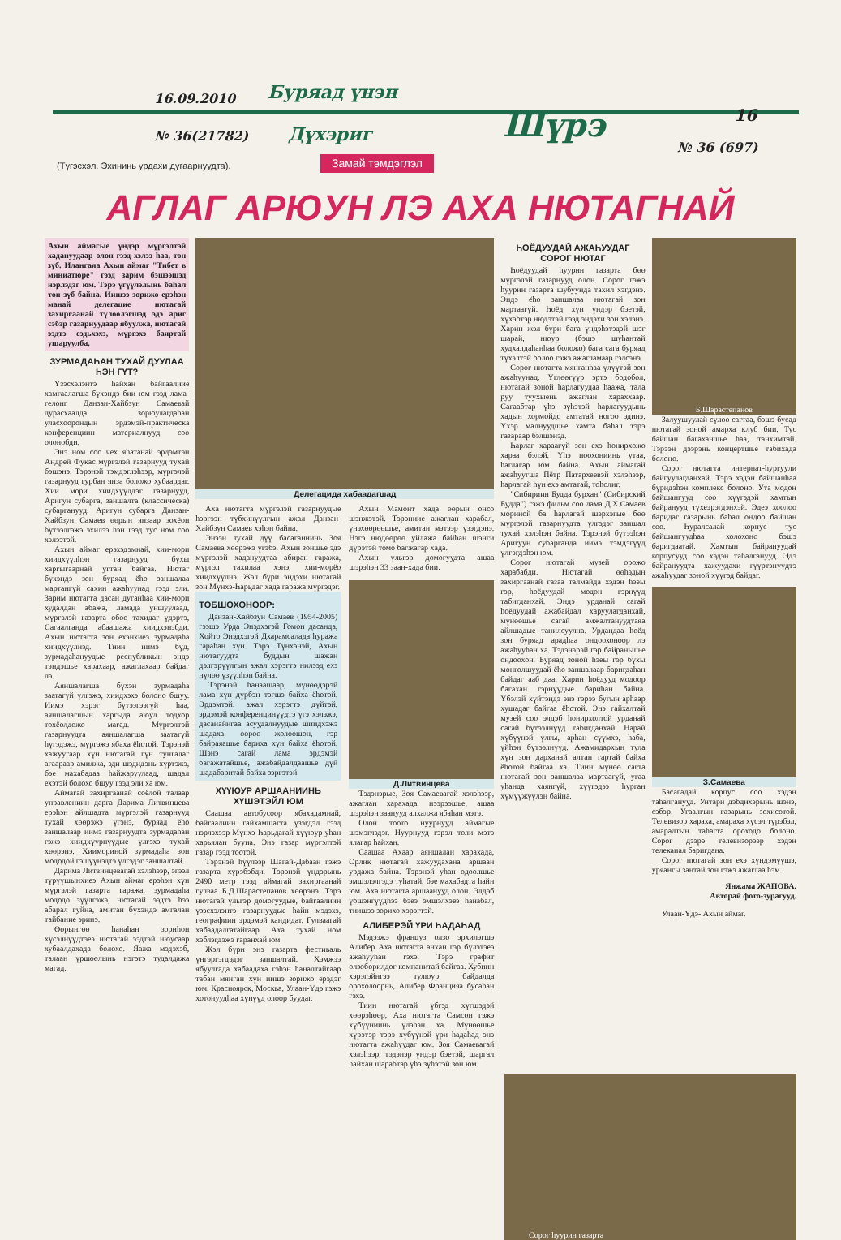16.09.2010 Буряад үнэн
№ 36(21782) Дүхэриг Шүрэ 16
№ 36 (697)
(Түгэсхэл. Эхининь урдахи дугаарнуудта).
Замай тэмдэглэл
АГЛАГ АРЮУН ЛЭ АХА НЮТАГНАЙ
Ахын аймагые үндэр мүргэлтэй хадануудаар олон гээд хэлээ һаа, тон зүб. Илангаяа Ахын аймаг "Тибет в миниатюре" гээд зарим бэшээшэд нэрлэдэг юм. Тэрэ үгүүлэлынь баһал тон зүб байна. Иишээ зорижо ерэһэн манай делегацие нютагай захиргаанай түлөөлэгшэд эдэ ариг сэбэр газарнуудаар ябуулжа, нютагай ээдтэ сэдьхэхэ, мүргэхэ баяртай ушаруулба.
ЗУРМАДАҺАН ТУХАЙ ДУУЛАА ҺЭН ГҮТ?
Үзэсхэлэнтэ һайхан байгаалиие хамгаалагша бүхэндэ бии юм гээд лама-гелонг Данзан-Хайбзун Самаевай дурасхаалда зорюулагдаһан уласхоорондын эрдэмэй-практическа конференциин материалнууд соо олонобди.
Энэ ном соо чех яһатанай эрдэмтэн Андрей Фукас мүргэлэй газарнууд тухай бэшэнэ. Тэрэнэй тэмдэглэһээр, мүргэлэй газарнууд гурбан янза боложо хубаардаг. Хии мори хиидхүүлдэг газарнууд, Аригун субарга, заншалта (классическа) субарганууд. Аригун субарга Данзан-Хайбзун Самаев өөрын янзаар зохёон бүтээлгэжэ эхилээ һэн гээд тус ном соо хэлээтэй.
Ахын аймаг ерэхэдэмнай, хии-мори хиидхүүлһэн газарнууд бүхы харгыгаарнай угтан байгаа. Нютаг бүхэндэ зон буряад ёһо заншалаа мартангүй сахин ажаһуунад гээд эли. Зарим нютагта дасан дуганһаа хии-мори худалдан абажа, ламада уншуулаад, мүргэлэй газарта обоо тахидаг үдэртэ, Сагаалганда абаашажа хиидхэнэбди. Ахын нютагта зон ехэнхиеэ зурмадаһа хиидхүүлнэд. Тиин иимэ бүд, зурмадаһануудые республикын эндэ тэндэшье харахаар, ажаглахаар байдаг лэ.
Аяншалагша бүхэн зурмадаһа заатагүй үлгэжэ, хиидхэхэ болоно бшуу. Иимэ хэрэг бүтээгээгүй һаа, аяншалагшын харгыда аюул тодхор тохёолдожо магад. Мүргэлтэй газарнуудта аяншалагша заатагүй һүгэдэжэ, мүргэжэ ябаха ёһотой. Тэрэнэй хажуугаар хүн нютагай гүн тунгалаг агаараар амилжа, эди шэдидэнь хүртэжэ, бэе махабадаа һайжаруулаад, шадал ехэтэй болохо бшуу гээд эли ха юм.
Аймагай захиргаанай соёлой талаар управлениин дарга Дарима Литвинцева ерэһэн айлшадта мүргэлэй газарнууд тухай хөөрэжэ үгэнэ, буряад ёһо заншалаар иимэ газарнуудта зурмадаһан гэжэ хиидхүүрнүүдые үлгэхэ тухай хөөрэнэ. Хиимориной зурмадаһа зон мододой гэшүүнэдтэ үлгэдэг заншалтай.
Дарима Литвинцевагай хэлэһээр, эгээл түрүүшынхиеэ Ахын аймаг ерэһэн хүн мүргэлэй газарта гаража, зурмадаһа мододо зүүлгэжэ, нютагай ээдтэ һээ абарал гуйна, амитан бүхэндэ амгалан тайбание эринэ.
Өөрынгөө һанаһан зориһон хүсэлнүүдтэеэ нютагай ээдтэй нюусаар хубаалдахада болохо. Яажа мэдэхэб, талаан үршөөлынь нэгэтэ тудалдажа магад.
Делегацида хабаадагшад
Аха нютагта мүргэлэй газарнуудые һэргээн түбхинүүлгын ажал Данзан-Хайбзун Самаев хэһэн байна.
Энээн тухай дүү басаганиинь Зоя Самаева хөөрэжэ үгэбэ. Ахын зоншье эдэ мүргэлэй хадануудтаа абиран гаража, мүргэл тахилаа хэнэ, хии-морёо хиидхүүлнэ. Жэл бүри эндэхи нютагай зон Мүнхэ-Һарьдаг хада гаража мүргэдэг.
ТОБШОХОНООР:
Данзан-Хайбзун Самаев (1954-2005) гээшэ Урда Энэдхэгэй Гомон дасанда, Хойто Энэдхэгэй Дхарамсалада һуража гараһан хүн. Тэрэ Түнхэнэй, Ахын нютагуудта буддын шажан дэлгэрүүлгын ажал хэрэгтэ нилээд ехэ нүлөө үзүүлһэн байна.
Тэрэнэй һанаашаар, мүнөөдэрэй лама хүн дүрбэн тэгшэ байха ёһотой. Эрдэмтэй, ажал хэрэгтэ дүйтэй, эрдэмэй конференцинүүдтэ үгэ хэлэжэ, дасанайнгаа асуудалнуудые шиидхэжэ шадаха, өөрөө жолоошон, гэр байраяашье бариха хүн байха ёһотой. Шэнэ сагай лама эрдэмэй багажатайшье, ажабайдалдаашье дүй шадабаритай байха зэргэтэй.
ХҮҮЮУР АРШААНИИНЬ ХҮШЭТЭЙЛ ЮМ
Саашаа автобусоор ябахадамнай, байгаалиин гайхамшагта үзэгдэл гээд нэрлэхээр Мүнхэ-Һарьдагай хүүюур уһан харьялан бууна. Энэ газар мүргэлтэй газар гээд тоотой.
Тэрэнэй һүүлээр Шагай-Дабаан гэжэ газарта хүрэбэбди. Тэрэнэй үндэрынь 2490 метр гээд аймагай захиргаанай гулваа Б.Д.Шарастепанов хөөрэнэ. Тэрэ нютагай үльгэр домогуудые, байгаалиин үзэсхэлэнтэ газарнуудые һайн мэдэхэ, географиин эрдэмэй кандидат. Гулваагай хабаадалгатайгаар Аха тухай ном хэблэгдэжэ гаранхай юм.
Жэл бүри энэ газарта фестиваль үнгэргэгдэдэг заншалтай. Хэмжээ ябуулгада хабаадаха гэһэн һаналтайгаар табан мянган хүн иишэ зорижо ерэдэг юм. Красноярск, Москва, Улаан-Үдэ гэжэ хотонуудһаа хүнүүд олоор буудаг.
Ахын Мамонт хада өөрын онсо шэнжэтэй. Тэрэниие ажаглан харабал, үнэхөөрөөшье, амитан мэтээр үзэгдэнэ. Нэгэ нюдөөрөө уйлажа байһан шэнги дүрэтэй томо багжагар хада.
Ахын үльгэр домогуудта ашаа шэрэһэн 33 заан-хада бии.
Д.Литвинцева
Тэдэнэрые, Зоя Самаевагай хэлэһээр, ажаглан харахада, нээрээшье, ашаа шэрэһэн заанууд алхалжа ябаһан мэтэ.
Олон тоото нуурнууд аймагые шэмэглэдэг. Нуурнууд гэрэл толи мэтэ ялагар һайхан.
Саашаа Ахаар аяншалан харахада, Орлик нютагай хажуудахана аршаан урдажа байна. Тэрэнэй уһан одоолшье эмшэлэлгэдэ туһатай, бэе махабадта һайн юм. Аха нютагта аршаанууд олон. Элдэб үбшэнгүүдһээ бэеэ эмшэлхэеэ һанабал, тиишээ зорихо хэрэгтэй.
АЛИБЕРЭЙ ҮРИ ҺАДАҺАД
Мэдээжэ француз олзо эрхилэгшэ Алибер Аха нютагта анхан гэр бүлэтэеэ ажаһууһан гэхэ. Тэрэ графит олзоборилдог компанитай байгаа. Хубиин хэрэгэйнгээ тулюур байдалда орохолоорнь, Алибер Францияа бусаһан гэхэ.
Тиин нютагай үбгэд хүгшэдэй хөөрэһөөр, Аха нютагта Самсон гэжэ хүбүүниинь үлэһэн ха. Мүнөөшье хүрэтэр тэрэ хүбүүнэй үри һадаһад энэ нютагта ажаһуудаг юм. Зоя Самаевагай хэлэһээр, тэдэнэр үндэр бэетэй, шаргал һайхан шарабтар үһэ зүһэтэй зон юм.
ҺОЁДУУДАЙ АЖАҺУУДАГ СОРОГ НЮТАГ
Һоёдуудай һуурин газарта бөө мүргэлэй газарнууд олон. Сорог гэжэ һуурин газарта шубуунда тахил хэгдэнэ. Эндэ ёһо заншалаа нютагай зон мартаагүй. Һоёд хүн үндэр бэетэй, хүхэбтэр нюдэтэй гээд эндэхи зон хэлэнэ. Харин жэл бүри бага үндэһэтэдэй шэг шарай, нюур (бэшэ шуһантай худхалдаһанһаа боложо) бага сага буряад түхэлтэй болоо гэжэ ажагламаар гэлсэнэ.
Сорог нютагта мянганһаа үлүүтэй зон ажаһуунад. Үглөөгүүр эртэ бодобол, нютагай зоной һарлагуудаа һаажа, тала руу туухыень ажаглан хараххаар. Сагаабтар үһэ зүһэтэй һарлагуудынь хадын хормойдо амтатай ногоо эдинэ. Үхэр малнуудшье хамта баһал тэрэ газараар бэлшэнэд.
Һарлаг хараагүй зон ехэ һонирхожо хараа бэлэй. Үһэ ноохониинь утаа, һаглагар юм байна. Ахын аймагай ажаһуугша Пётр Патархеевэй хэлэһээр, һарлагай һүн ехэ амтатай, тоһолиг.
"Сибириин Будда бурхан" (Сибирский Будда") гэжэ фильм соо лама Д.Х.Самаев мориной ба һарлагай шэрхэгые бөө мүргэлэй газарнуудта үлгэдэг заншал тухай хэлэһэн байна. Тэрэнэй бүтээһэн Аригуун субарганда иимэ тэмдэгүүд үлгэгдэһэн юм.
Сорог нютагай музей орожо харабабди. Нютагай өөһэдын захиргаанай газаа талмайда хэдэн һэеы гэр, һоёдуудай модон гэрнүүд табигданхай. Эндэ урданай сагай һоёдуудай ажабайдал харуулагданхай, мүнөөшье сагай амжалтануудтаяа айлшадые танилсуулна. Урдандаа һоёд зон буряад арадһаа ондоохоноор лэ ажаһууһан ха. Тэдэнэрэй гэр байраньшье ондоохон. Буряад зоной һэеы гэр бүхы монголшуудай ёһо заншалаар баригдаһан байдаг ааб даа. Харин һоёдууд модоор багахан гэрнүүдые бариһан байна. Үбэлэй хүйтэндэ энэ гэрээ бугын арһаар хушадаг байгаа ёһотой. Энэ гайхалтай музей соо элдэб һонирхолтой урданай сагай бүтээлнүүд табигданхай. Нарай хүбүүнэй үлгы, арһан сүүмхэ, һаба, үйһэн бүтээлнүүд. Ажамидархын тула хүн зон дарханай алтан гартай байха ёһотой байгаа ха. Тиин мүнөө сагта нютагай зон заншалаа мартаагүй, угаа уһанда хаянгүй, хүүгэдээ һурган хүмүүжүүлэн байна.
Б.Шарастепанов
Залуушуулай сүлөө сагтаа, бэшэ бусад нютагай зоной амарха клуб бии. Тус байшан багаханшье һаа, танхимтай. Тэрээн дээрэнь концертшье табихада болоно.
Сорог нютагта интернат-һургуули байгуулагданхай. Тэрэ хэдэн байшанһаа бүридэһэн комплекс болоно. Ута модон байшангууд соо хүүгэдэй хамтын байранууд түхеэрэгдэнхэй. Эдеэ хоолоо баридаг газарынь баһал ондоо байшан соо. Һуралсалай корпус тус байшангуудһаа холохоно бэшэ баригдаатай. Хамтын байрануудай корпусууд соо хэдэн таһалганууд. Эдэ байрануудта хажуудахи гүүртэнүүдтэ ажаһуудаг зоной хүүгэд байдаг.
З.Самаева
Басагадай корпус соо хэдэн таһалганууд. Унтари дэбдихэрынь шэнэ, сэбэр. Угаалгын газарынь зохисотой. Телевизор хараха, амараха хүсэл түрэбэл, амаралтын таһагта ороходо болоно. Сорог дээрэ телевизорээр хэдэн телеканал баригдана.
Сорог нютагай зон ехэ хүндэмүүшэ, уряангы зантай зон гэжэ ажаглаа һэм.
Янжама ЖАПОВА.
Авторай фото-зурагууд.
Улаан-Үдэ- Ахын аймаг.
Сорог һуурин газарта